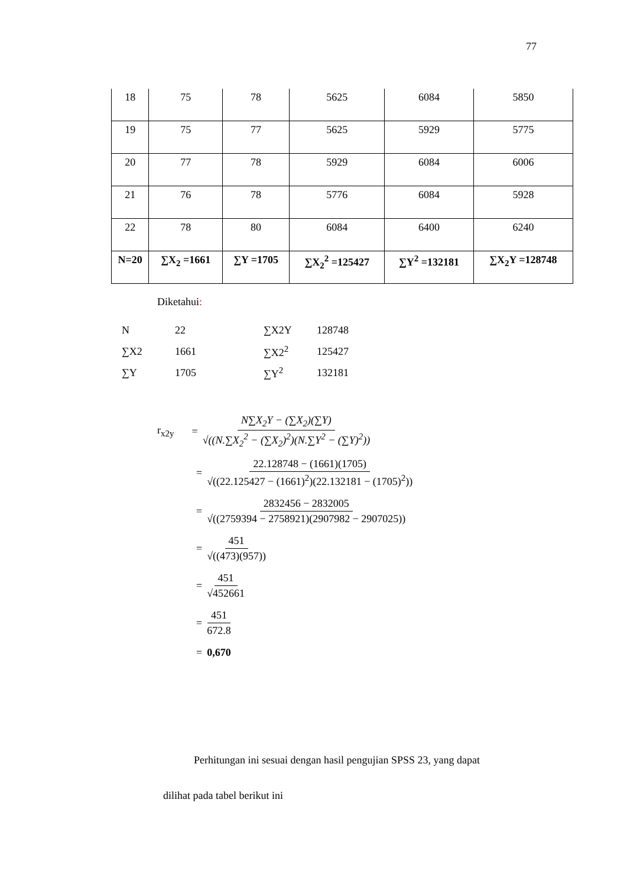77
| 18 | 75 | 78 | 5625 | 6084 | 5850 |
| 19 | 75 | 77 | 5625 | 5929 | 5775 |
| 20 | 77 | 78 | 5929 | 6084 | 6006 |
| 21 | 76 | 78 | 5776 | 6084 | 5928 |
| 22 | 78 | 80 | 6084 | 6400 | 6240 |
| N=20 | ∑X<sub>2</sub> =1661 | ∑Y =1705 | ∑X<sub>2</sub><sup>2</sup> =125427 | ∑Y<sup>2</sup> =132181 | ∑X<sub>2</sub>Y =128748 |
Diketahui:
| N | 22 | ∑X2Y | 128748 |
| ∑X2 | 1661 | ∑X2<sup>2</sup> | 125427 |
| ∑Y | 1705 | ∑Y<sup>2</sup> | 132181 |
r<sub>x2y</sub> = N∑X<sub>2</sub>Y − (∑X<sub>2</sub>)(∑Y) √((N.∑X<sub>2</sub><sup>2</sup> − (∑X<sub>2</sub>)<sup>2</sup>)(N.∑Y<sup>2</sup> − (∑Y)<sup>2</sup>))
= 22.128748 − (1661)(1705) √((22.125427 − (1661)<sup>2</sup>)(22.132181 − (1705)<sup>2</sup>))
= 2832456 − 2832005 √((2759394 − 2758921)(2907982 − 2907025))
= 451 √((473)(957))
= 451 √452661
= 451 672.8
= 0,670
Perhitungan ini sesuai dengan hasil pengujian SPSS 23, yang dapat
dilihat pada tabel berikut ini